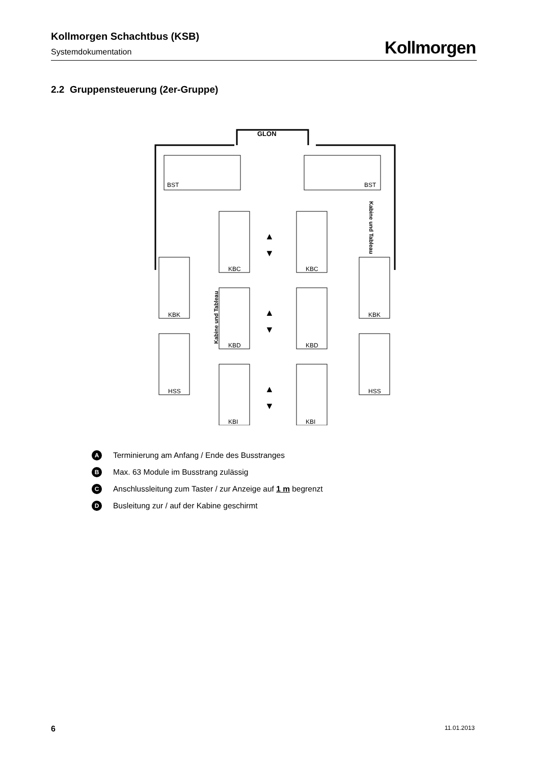Kollmorgen Schachtbus (KSB)
Systemdokumentation
Kollmorgen
2.2 Gruppensteuerung (2er-Gruppe)
BST
BST
GLON
Kabine und Tableau
Kabine und Tableau
KBC
KBC
KBD
KBD
KBI
KBI
KBK
KBK
HSS
HSS
▲
▼
▲
▼
▲
▼
A Terminierung am Anfang / Ende des Busstranges
B Max. 63 Module im Busstrang zulässig
C Anschlussleitung zum Taster / zur Anzeige auf 1 m begrenzt
D Busleitung zur / auf der Kabine geschirmt
6 11.01.2013